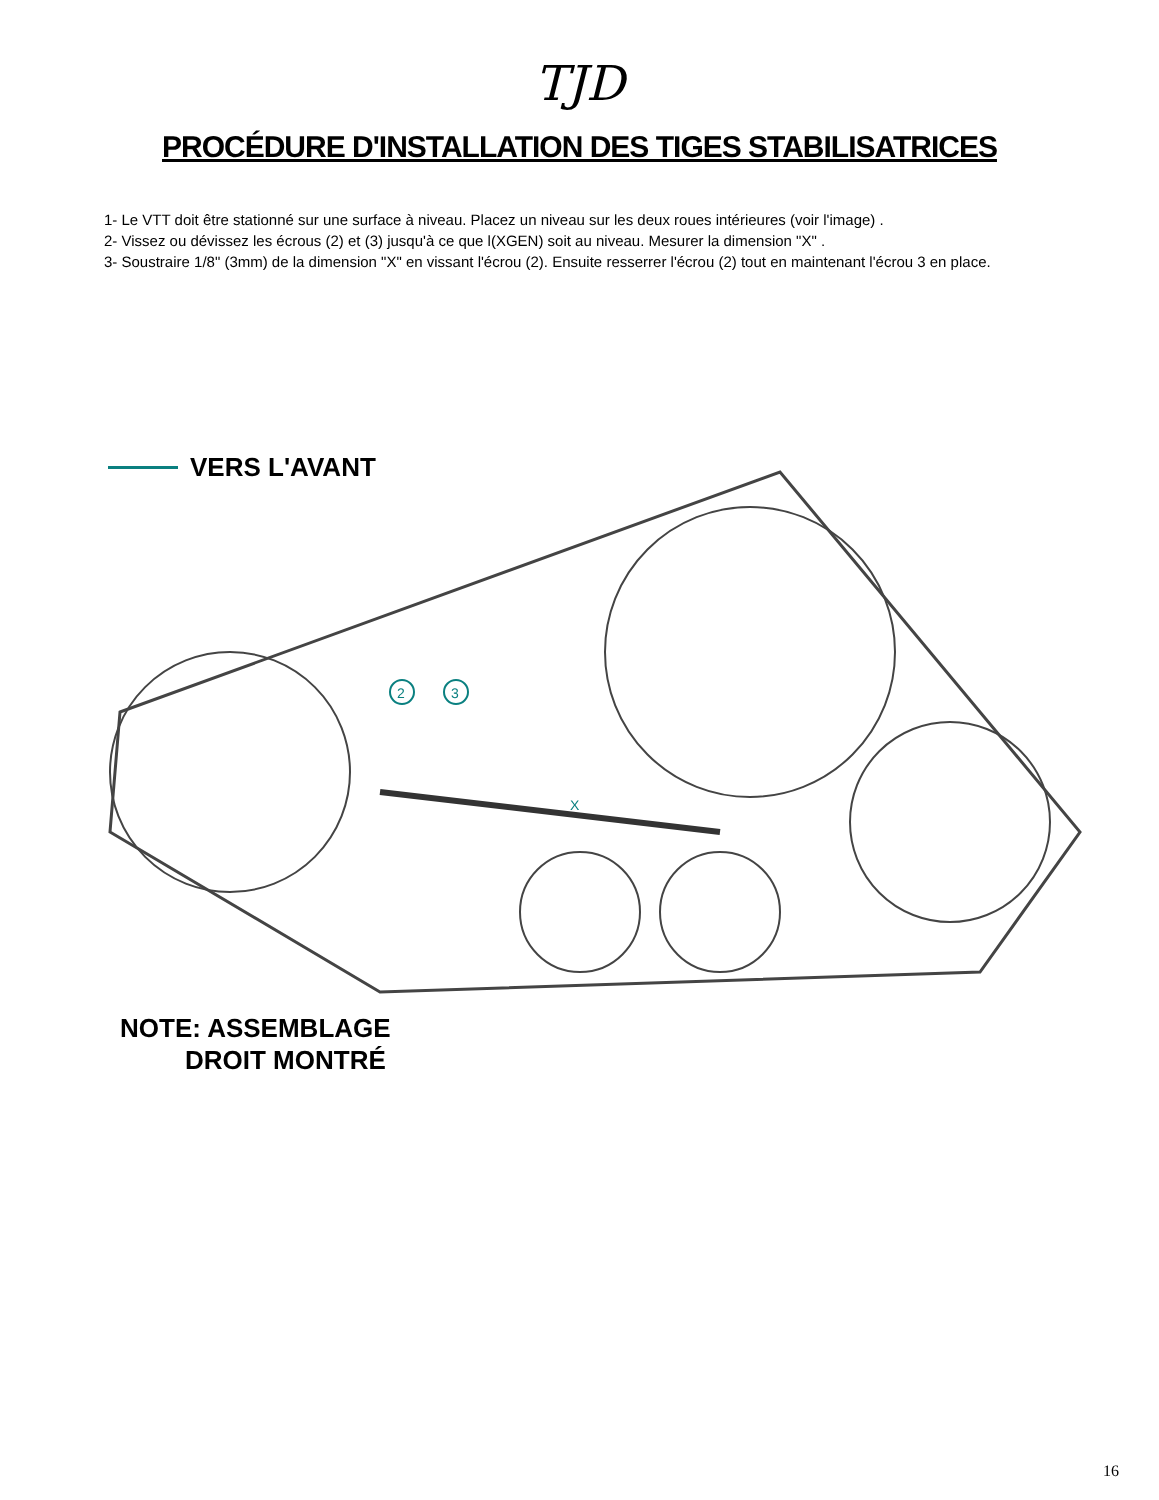TJD
PROCÉDURE D'INSTALLATION DES TIGES STABILISATRICES
1- Le VTT doit être stationné sur une surface à niveau. Placez un niveau sur les deux roues intérieures (voir l'image) .
2- Vissez ou dévissez les écrous (2) et (3) jusqu'à ce que l(XGEN) soit au niveau. Mesurer la dimension "X" .
3- Soustraire 1/8" (3mm) de la dimension "X" en vissant l'écrou (2). Ensuite resserrer l'écrou (2) tout en maintenant l'écrou 3 en place.
VERS L'AVANT
2
3
X
NOTE: ASSEMBLAGE
DROIT MONTRÉ
16